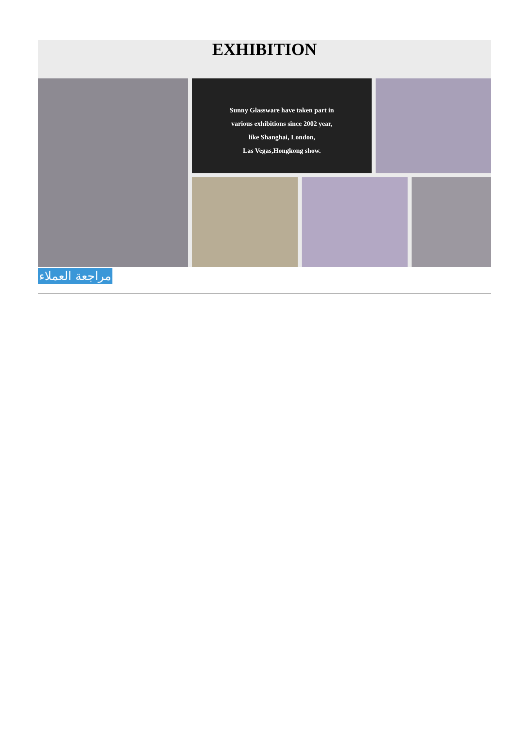EXHIBITION
Sunny Glassware have taken part in
various exhibitions since 2002 year,
like Shanghai, London,
Las Vegas,Hongkong show.
مراجعة العملاء